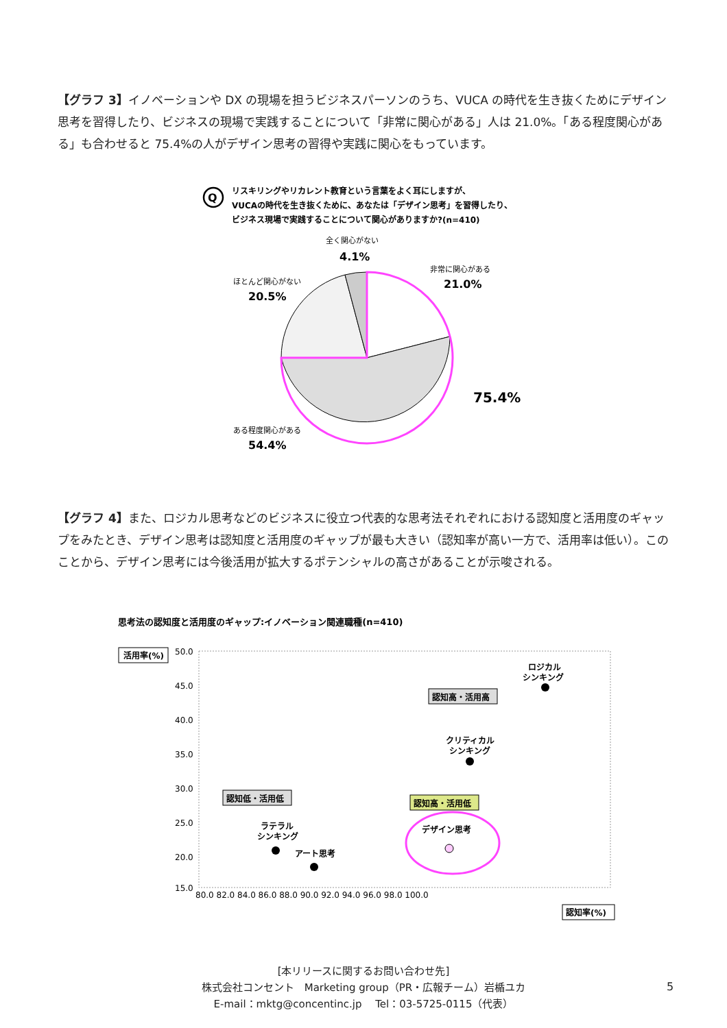【グラフ 3】イノベーションや DX の現場を担うビジネスパーソンのうち、VUCA の時代を生き抜くためにデザイン思考を習得したり、ビジネスの現場で実践することについて「非常に関心がある」人は 21.0%。「ある程度関心がある」も合わせると 75.4%の人がデザイン思考の習得や実践に関心をもっています。
Q
リスキリングやリカレント教育という言葉をよく耳にしますが、
VUCAの時代を生き抜くために、あなたは「デザイン思考」を習得したり、
ビジネス現場で実践することについて関心がありますか?(n=410)
全く関心がない
4.1%
非常に関心がある
21.0%
ほとんど関心がない
20.5%
75.4%
ある程度関心がある
54.4%
【グラフ 4】また、ロジカル思考などのビジネスに役立つ代表的な思考法それぞれにおける認知度と活用度のギャップをみたとき、デザイン思考は認知度と活用度のギャップが最も大きい（認知率が高い一方で、活用率は低い）。このことから、デザイン思考には今後活用が拡大するポテンシャルの高さがあることが示唆される。
思考法の認知度と活用度のギャップ:イノベーション関連職種(n=410)
活用率(%)
50.0
45.0
40.0
35.0
30.0
25.0
20.0
15.0
80.0 82.0 84.0 86.0 88.0 90.0 92.0 94.0 96.0 98.0 100.0
認知率(%)
ロジカル
シンキング
認知高・活用高
クリティカル
シンキング
認知低・活用低
ラテラル
シンキング
アート思考
認知高・活用低
デザイン思考
[本リリースに関するお問い合わせ先]
株式会社コンセント　Marketing group（PR・広報チーム）岩楯ユカ
E-mail：mktg@concentinc.jp　 Tel：03-5725-0115（代表）
5